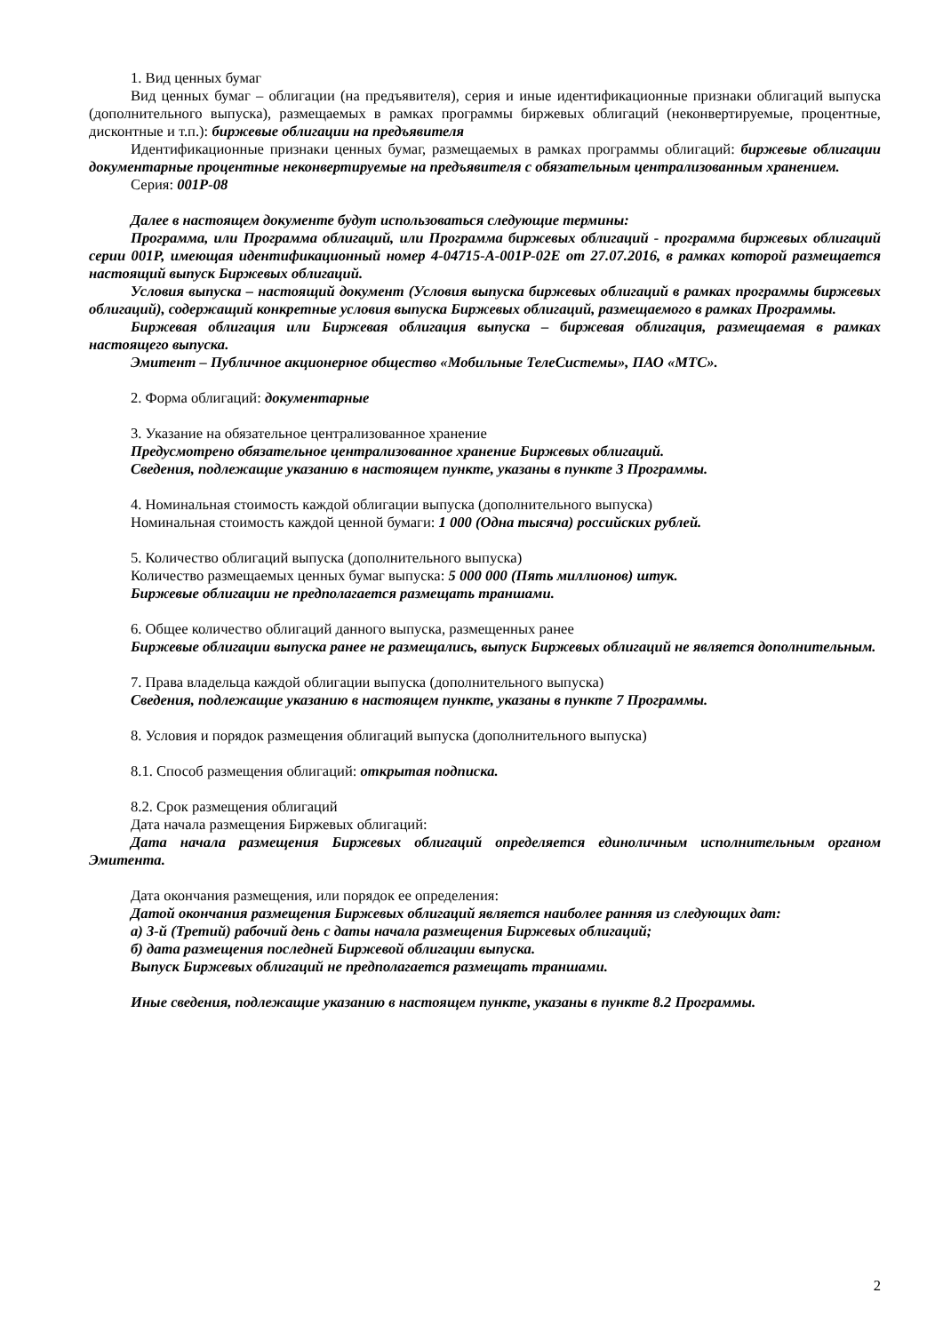1. Вид ценных бумаг
Вид ценных бумаг – облигации (на предъявителя), серия и иные идентификационные признаки облигаций выпуска (дополнительного выпуска), размещаемых в рамках программы биржевых облигаций (неконвертируемые, процентные, дисконтные и т.п.): биржевые облигации на предъявителя
Идентификационные признаки ценных бумаг, размещаемых в рамках программы облигаций: биржевые облигации документарные процентные неконвертируемые на предъявителя с обязательным централизованным хранением.
Серия: 001P-08
Далее в настоящем документе будут использоваться следующие термины:
Программа, или Программа облигаций, или Программа биржевых облигаций - программа биржевых облигаций серии 001Р, имеющая идентификационный номер 4-04715-A-001P-02E от 27.07.2016, в рамках которой размещается настоящий выпуск Биржевых облигаций.
Условия выпуска – настоящий документ (Условия выпуска биржевых облигаций в рамках программы биржевых облигаций), содержащий конкретные условия выпуска Биржевых облигаций, размещаемого в рамках Программы.
Биржевая облигация или Биржевая облигация выпуска – биржевая облигация, размещаемая в рамках настоящего выпуска.
Эмитент – Публичное акционерное общество «Мобильные ТелеСистемы», ПАО «МТС».
2. Форма облигаций: документарные
3. Указание на обязательное централизованное хранение
Предусмотрено обязательное централизованное хранение Биржевых облигаций.
Сведения, подлежащие указанию в настоящем пункте, указаны в пункте 3 Программы.
4. Номинальная стоимость каждой облигации выпуска (дополнительного выпуска)
Номинальная стоимость каждой ценной бумаги: 1 000 (Одна тысяча) российских рублей.
5. Количество облигаций выпуска (дополнительного выпуска)
Количество размещаемых ценных бумаг выпуска: 5 000 000 (Пять миллионов) штук.
Биржевые облигации не предполагается размещать траншами.
6. Общее количество облигаций данного выпуска, размещенных ранее
Биржевые облигации выпуска ранее не размещались, выпуск Биржевых облигаций не является дополнительным.
7. Права владельца каждой облигации выпуска (дополнительного выпуска)
Сведения, подлежащие указанию в настоящем пункте, указаны в пункте 7 Программы.
8. Условия и порядок размещения облигаций выпуска (дополнительного выпуска)
8.1. Способ размещения облигаций: открытая подписка.
8.2. Срок размещения облигаций
Дата начала размещения Биржевых облигаций:
Дата начала размещения Биржевых облигаций определяется единоличным исполнительным органом Эмитента.
Дата окончания размещения, или порядок ее определения:
Датой окончания размещения Биржевых облигаций является наиболее ранняя из следующих дат:
а) 3-й (Третий) рабочий день с даты начала размещения Биржевых облигаций;
б) дата размещения последней Биржевой облигации выпуска.
Выпуск Биржевых облигаций не предполагается размещать траншами.
Иные сведения, подлежащие указанию в настоящем пункте, указаны в пункте 8.2 Программы.
2